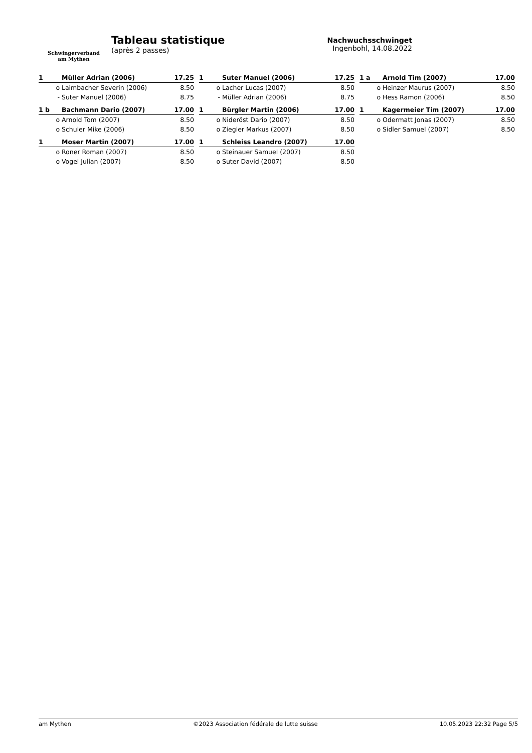Schwingerverband
am Mythen
Tableau statistique
(après 2 passes)
Nachwuchsschwinget
Ingenbohl, 14.08.2022
| 1 | Müller Adrian (2006) | 17.25 |
| o | Laimbacher Severin (2006) | 8.50 |
| - | Suter Manuel (2006) | 8.75 |
| 1 | Suter Manuel (2006) | 17.25 |
| o | Lacher Lucas (2007) | 8.50 |
| - | Müller Adrian (2006) | 8.75 |
| 1 a | Arnold Tim (2007) | 17.00 |
| o | Heinzer Maurus (2007) | 8.50 |
| o | Hess Ramon (2006) | 8.50 |
| 1 b | Bachmann Dario (2007) | 17.00 |
| o | Arnold Tom (2007) | 8.50 |
| o | Schuler Mike (2006) | 8.50 |
| 1 | Bürgler Martin (2006) | 17.00 |
| o | Nideröst Dario (2007) | 8.50 |
| o | Ziegler Markus (2007) | 8.50 |
| 1 | Kagermeier Tim (2007) | 17.00 |
| o | Odermatt Jonas (2007) | 8.50 |
| o | Sidler Samuel (2007) | 8.50 |
| 1 | Moser Martin (2007) | 17.00 |
| o | Roner Roman (2007) | 8.50 |
| o | Vogel Julian (2007) | 8.50 |
| 1 | Schleiss Leandro (2007) | 17.00 |
| o | Steinauer Samuel (2007) | 8.50 |
| o | Suter David (2007) | 8.50 |
am Mythen ©2023 Association fédérale de lutte suisse 10.05.2023 22:32 Page 5/5